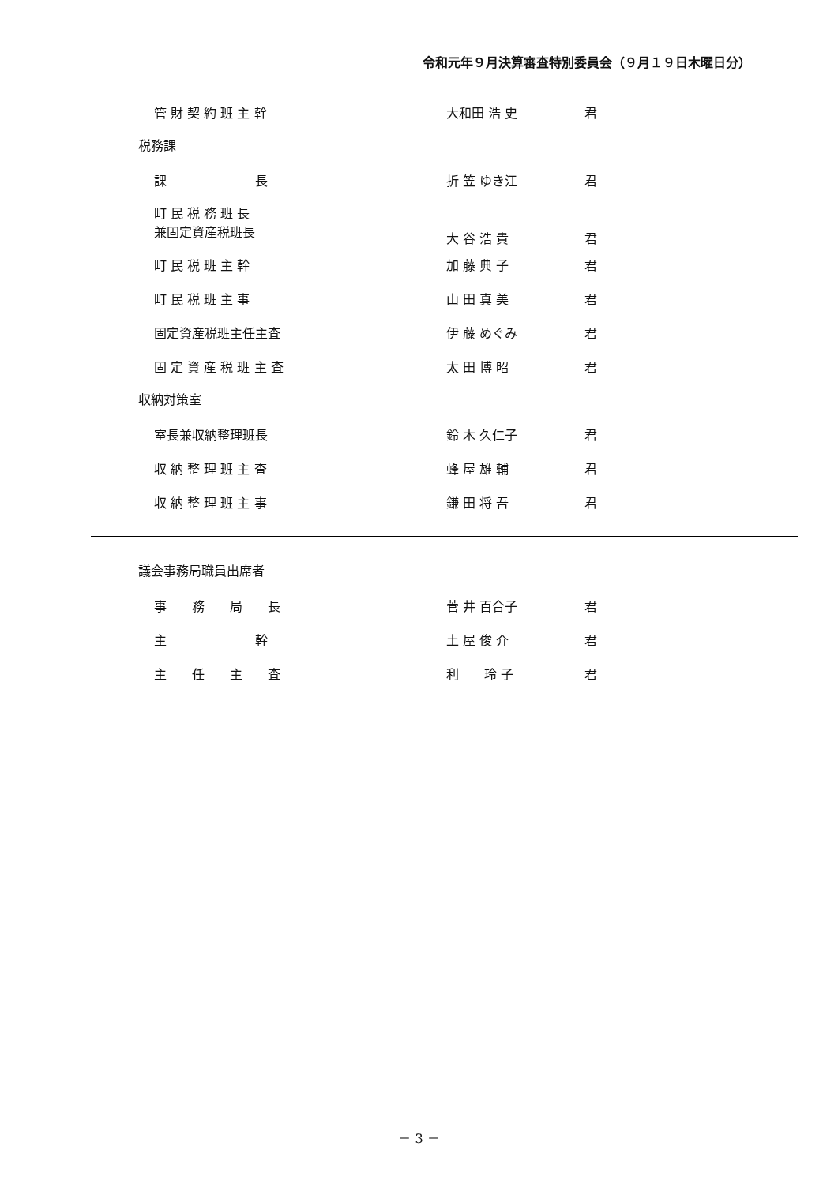令和元年９月決算審査特別委員会（９月１９日木曜日分）
管 財 契 約 班 主 幹 大和田 浩 史 君
税務課
課　　　　　　　長 折 笠 ゆき江 君
町 民 税 務 班 長
兼固定資産税班長 大 谷 浩 貴 君
町 民 税 班 主 幹 加 藤 典 子 君
町 民 税 班 主 事 山 田 真 美 君
固定資産税班主任主査 伊 藤 めぐみ 君
固 定 資 産 税 班 主 査 太 田 博 昭 君
収納対策室
室長兼収納整理班長 鈴 木 久仁子 君
収 納 整 理 班 主 査 蜂 屋 雄 輔 君
収 納 整 理 班 主 事 鎌 田 将 吾 君
議会事務局職員出席者
事　　務　　局　　長 菅 井 百合子 君
主　　　　　　　幹 土 屋 俊 介 君
主　　任　　主　　査 利　　玲 子 君
－ 3 －